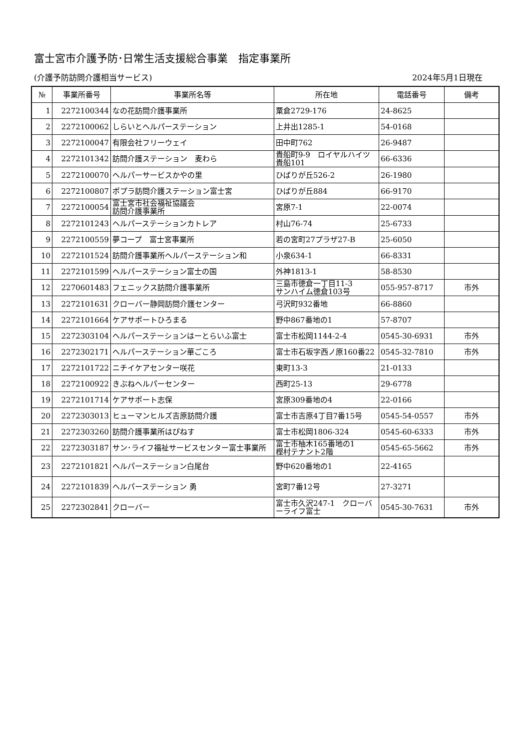富士宮市介護予防･日常生活支援総合事業　指定事業所
(介護予防訪問介護相当サービス) 2024年5月1日現在
| № | 事業所番号 | 事業所名等 | 所在地 | 電話番号 | 備考 |
| --- | --- | --- | --- | --- | --- |
| 1 | 2272100344 | なの花訪問介護事業所 | 粟倉2729-176 | 24-8625 | |
| 2 | 2272100062 | しらいとヘルパーステーション | 上井出1285-1 | 54-0168 | |
| 3 | 2272100047 | 有限会社フリーウェイ | 田中町762 | 26-9487 | |
| 4 | 2272101342 | 訪問介護ステーション 麦わら | 貴船町9-9 ロイヤルハイツ貴船101 | 66-6336 | |
| 5 | 2272100070 | ヘルパーサービスかやの里 | ひばりが丘526-2 | 26-1980 | |
| 6 | 2272100807 | ポプラ訪問介護ステーション富士宮 | ひばりが丘884 | 66-9170 | |
| 7 | 2272100054 | 富士宮市社会福祉協議会 訪問介護事業所 | 宮原7-1 | 22-0074 | |
| 8 | 2272101243 | ヘルパーステーションカトレア | 村山76-74 | 25-6733 | |
| 9 | 2272100559 | 夢コープ 富士宮事業所 | 若の宮町27プラザ27-B | 25-6050 | |
| 10 | 2272101524 | 訪問介護事業所ヘルパーステーション和 | 小泉634-1 | 66-8331 | |
| 11 | 2272101599 | ヘルパーステーション富士の国 | 外神1813-1 | 58-8530 | |
| 12 | 2270601483 | フェニックス訪問介護事業所 | 三島市徳倉一丁目11-3 サンハイム徳倉103号 | 055-957-8717 | 市外 |
| 13 | 2272101631 | クローバー静岡訪問介護センター | 弓沢町932番地 | 66-8860 | |
| 14 | 2272101664 | ケアサポートひろまる | 野中867番地の1 | 57-8707 | |
| 15 | 2272303104 | ヘルパーステーションはーとらいふ富士 | 富士市松岡1144-2-4 | 0545-30-6931 | 市外 |
| 16 | 2272302171 | ヘルパーステーション華ごころ | 富士市石坂字西ノ原160番22 | 0545-32-7810 | 市外 |
| 17 | 2272101722 | ニチイケアセンター咲花 | 東町13-3 | 21-0133 | |
| 18 | 2272100922 | きぶねヘルパーセンター | 西町25-13 | 29-6778 | |
| 19 | 2272101714 | ケアサポート志保 | 宮原309番地の4 | 22-0166 | |
| 20 | 2272303013 | ヒューマンヒルズ吉原訪問介護 | 富士市吉原4丁目7番15号 | 0545-54-0557 | 市外 |
| 21 | 2272303260 | 訪問介護事業所はぴねす | 富士市松岡1806-324 | 0545-60-6333 | 市外 |
| 22 | 2272303187 | サン･ライフ福祉サービスセンター富士事業所 | 富士市柚木165番地の1 樫村テナント2階 | 0545-65-5662 | 市外 |
| 23 | 2272101821 | ヘルパーステーション白尾台 | 野中620番地の1 | 22-4165 | |
| 24 | 2272101839 | ヘルパーステーション 勇 | 宮町7番12号 | 27-3271 | |
| 25 | 2272302841 | クローバー | 富士市久沢247-1 クローバーライフ富士 | 0545-30-7631 | 市外 |